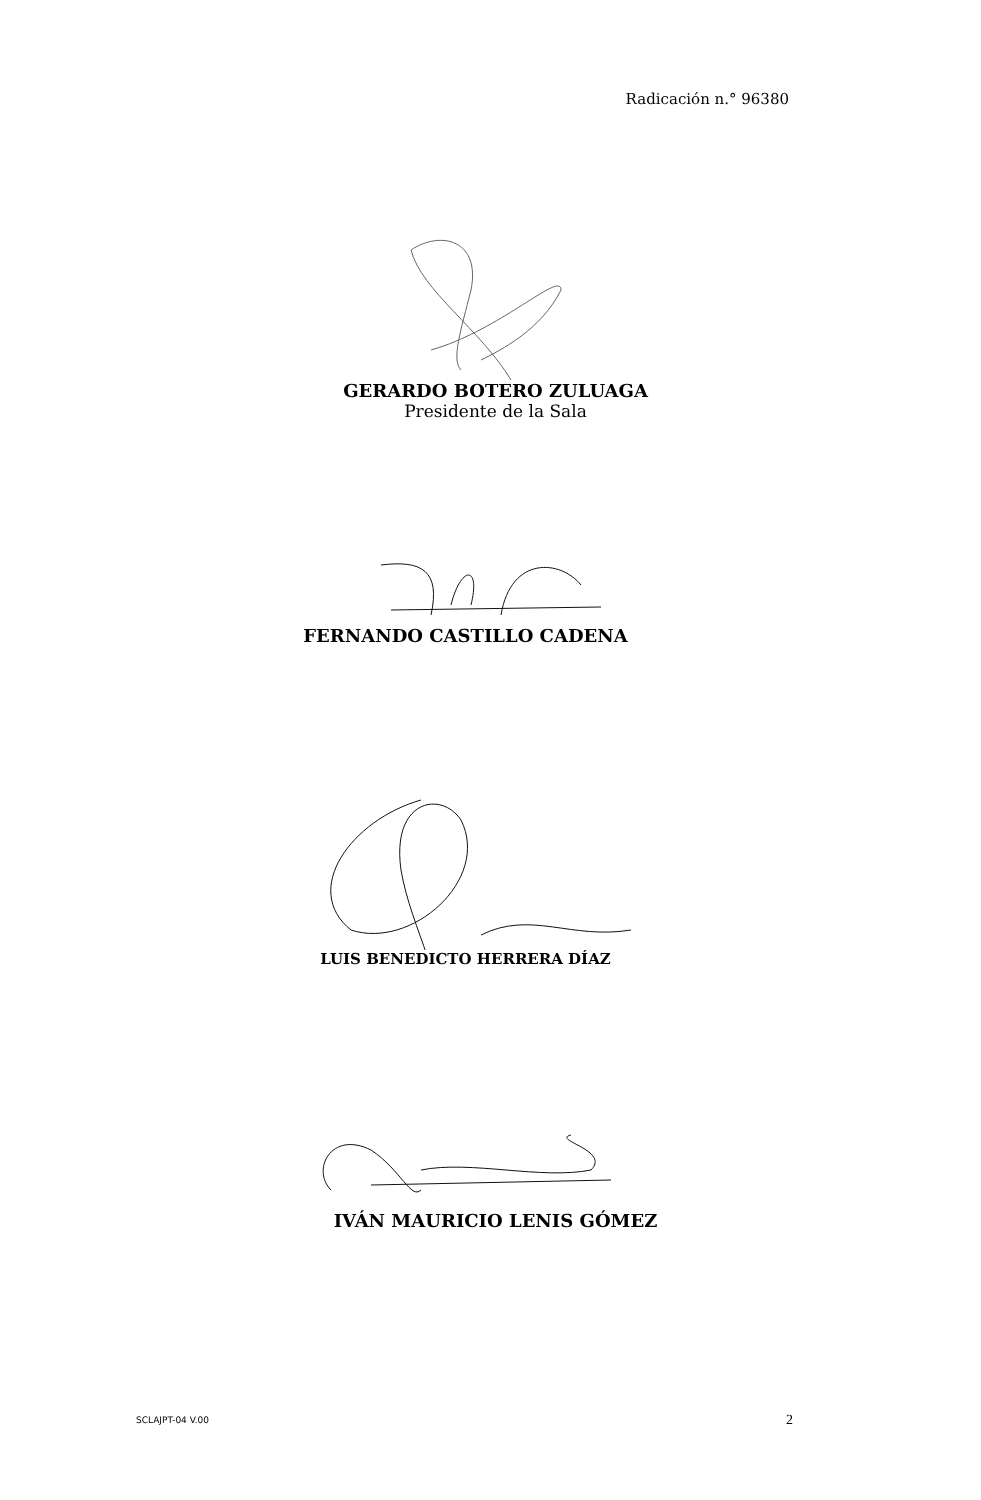Radicación n.° 96380
GERARDO BOTERO ZULUAGA
Presidente de la Sala
FERNANDO CASTILLO CADENA
LUIS BENEDICTO HERRERA DÍAZ
IVÁN MAURICIO LENIS GÓMEZ
SCLAJPT-04 V.00 2